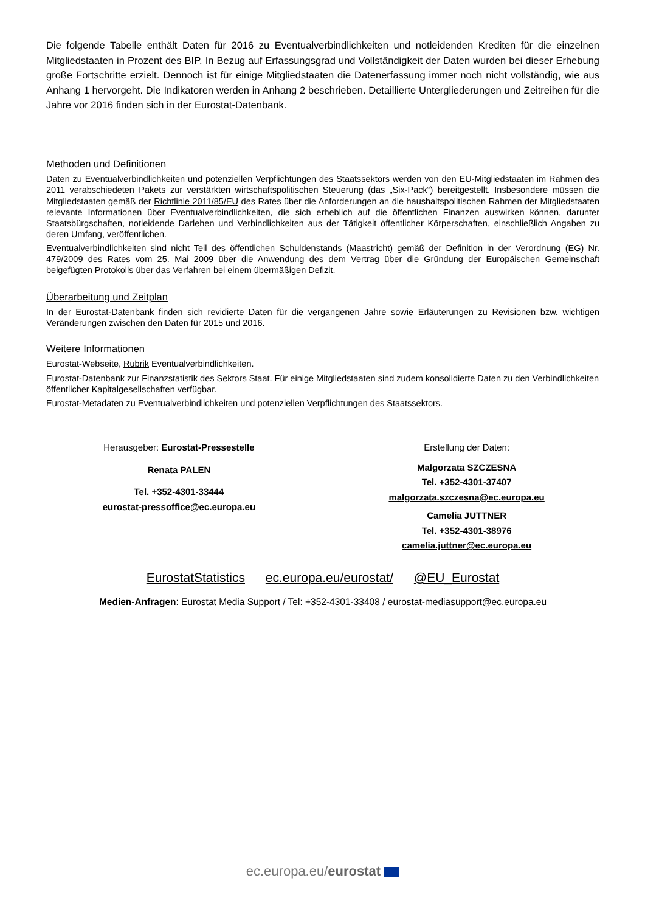Die folgende Tabelle enthält Daten für 2016 zu Eventualverbindlichkeiten und notleidenden Krediten für die einzelnen Mitgliedstaaten in Prozent des BIP. In Bezug auf Erfassungsgrad und Vollständigkeit der Daten wurden bei dieser Erhebung große Fortschritte erzielt. Dennoch ist für einige Mitgliedstaaten die Datenerfassung immer noch nicht vollständig, wie aus Anhang 1 hervorgeht. Die Indikatoren werden in Anhang 2 beschrieben. Detaillierte Untergliederungen und Zeitreihen für die Jahre vor 2016 finden sich in der Eurostat-Datenbank.
Methoden und Definitionen
Daten zu Eventualverbindlichkeiten und potenziellen Verpflichtungen des Staatssektors werden von den EU-Mitgliedstaaten im Rahmen des 2011 verabschiedeten Pakets zur verstärkten wirtschaftspolitischen Steuerung (das „Six-Pack“) bereitgestellt. Insbesondere müssen die Mitgliedstaaten gemäß der Richtlinie 2011/85/EU des Rates über die Anforderungen an die haushaltspolitischen Rahmen der Mitgliedstaaten relevante Informationen über Eventualverbindlichkeiten, die sich erheblich auf die öffentlichen Finanzen auswirken können, darunter Staatsbürgschaften, notleidende Darlehen und Verbindlichkeiten aus der Tätigkeit öffentlicher Körperschaften, einschließlich Angaben zu deren Umfang, veröffentlichen.
Eventualverbindlichkeiten sind nicht Teil des öffentlichen Schuldenstands (Maastricht) gemäß der Definition in der Verordnung (EG) Nr. 479/2009 des Rates vom 25. Mai 2009 über die Anwendung des dem Vertrag über die Gründung der Europäischen Gemeinschaft beigefügten Protokolls über das Verfahren bei einem übermäßigen Defizit.
Überarbeitung und Zeitplan
In der Eurostat-Datenbank finden sich revidierte Daten für die vergangenen Jahre sowie Erläuterungen zu Revisionen bzw. wichtigen Veränderungen zwischen den Daten für 2015 und 2016.
Weitere Informationen
Eurostat-Webseite, Rubrik Eventualverbindlichkeiten.
Eurostat-Datenbank zur Finanzstatistik des Sektors Staat. Für einige Mitgliedstaaten sind zudem konsolidierte Daten zu den Verbindlichkeiten öffentlicher Kapitalgesellschaften verfügbar.
Eurostat-Metadaten zu Eventualverbindlichkeiten und potenziellen Verpflichtungen des Staatssektors.
Herausgeber: Eurostat-Pressestelle
Renata PALEN
Tel. +352-4301-33444
eurostat-pressoffice@ec.europa.eu
Erstellung der Daten:
Malgorzata SZCZESNA
Tel. +352-4301-37407
malgorzata.szczesna@ec.europa.eu
Camelia JUTTNER
Tel. +352-4301-38976
camelia.juttner@ec.europa.eu
EurostatStatistics ec.europa.eu/eurostat/ @EU_Eurostat
Medien-Anfragen: Eurostat Media Support / Tel: +352-4301-33408 / eurostat-mediasupport@ec.europa.eu
ec.europa.eu/eurostat